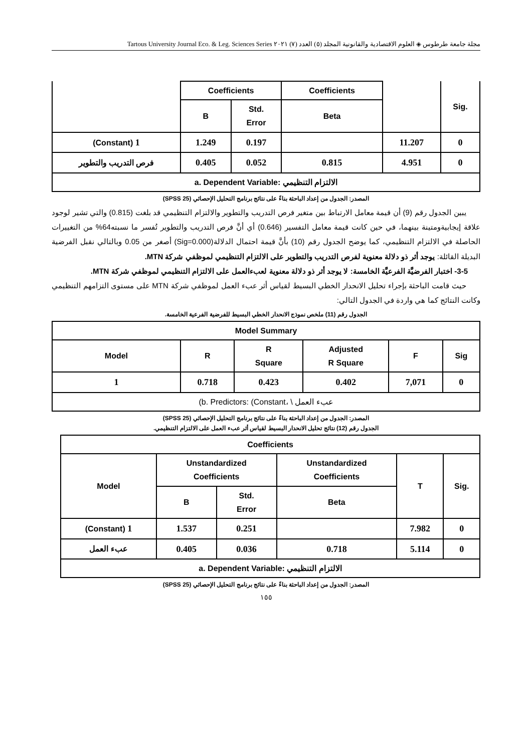مجلة جامعة طرطوس ◈ العلوم الاقتصادية والقانونية المجلد (٥) العدد (٧) ٢٠٢١ Tartous University Journal Eco. & Leg. Sciences Series
| | Coefficients | | Coefficients | | Sig. |
| --- | --- | --- | --- | --- | --- |
| | B | Std. Error | Beta | | |
| (Constant) 1 | 1.249 | 0.197 | | 11.207 | 0 |
| فرص التدريب والتطوير | 0.405 | 0.052 | 0.815 | 4.951 | 0 |
| a. Dependent Variable: الالتزام التنظيمي | | | | | |
المصدر: الجدول من إعداد الباحثة بناءً على نتائج برنامج التحليل الإحصائي (SPSS 25)
يبين الجدول رقم (9) أن قيمة معامل الارتباط بين متغير فرص التدريب والتطوير والالتزام التنظيمي قد بلغت (0.815) والتي تشير لوجود علاقة إيجابيةومتينة بينهما، في حين كانت قيمة معامل التفسير (0.646) أي أنَّ فرص التدريب والتطوير تُفسر ما نسبته64% من التغييرات الحاصلة في الالتزام التنظيمي، كما يوضح الجدول رقم (10) بأنَّ قيمة احتمال الدلالة(Sig=0.000) أصغر من 0.05 وبالتالي نقبل الفرضية البديلة القائلة: يوجد أثر ذو دلالة معنوية لفرص التدريب والتطوير على الالتزام التنظيمي لموظفي شركة MTN.
3-5- اختبار الفرضيَّة الفرعيَّة الخامسة: لا يوجد أثر ذو دلالة معنوية لعبءالعمل على الالتزام التنظيمي لموظفي شركة MTN.
حيث قامت الباحثة بإجراء تحليل الانحدار الخطي البسيط لقياس أثر عبء العمل لموظفي شركة MTN على مستوى التزامهم التنظيمي وكانت النتائج كما هي واردة في الجدول التالي:
الجدول رقم (11) ملخص نموذج الانحدار الخطي البسيط للفرضية الفرعية الخامسة.
| Model Summary | | | | | |
| --- | --- | --- | --- | --- | --- |
| Model | R | R Square | Adjusted R Square | F | Sig |
| 1 | 0.718 | 0.423 | 0.402 | 7,071 | 0 |
| (b. Predictors: (Constant، \ عبء العمل | | | | | |
المصدر: الجدول من إعداد الباحثة بناءً على نتائج برنامج التحليل الإحصائي (SPSS 25)
الجدول رقم (12) نتائج تحليل الانحدار البسيط لقياس أثر عبء العمل على الالتزام التنظيمي.
| Coefficients | | | | | |
| --- | --- | --- | --- | --- | --- |
| Model | Unstandardized Coefficients | | Unstandardized Coefficients | T | Sig. |
| | B | Std. Error | Beta | | |
| (Constant) 1 | 1.537 | 0.251 | | 7.982 | 0 |
| عبء العمل | 0.405 | 0.036 | 0.718 | 5.114 | 0 |
| a. Dependent Variable: الالتزام التنظيمي | | | | | |
المصدر: الجدول من إعداد الباحثة بناءً على نتائج برنامج التحليل الإحصائي (SPSS 25)
١٥٥